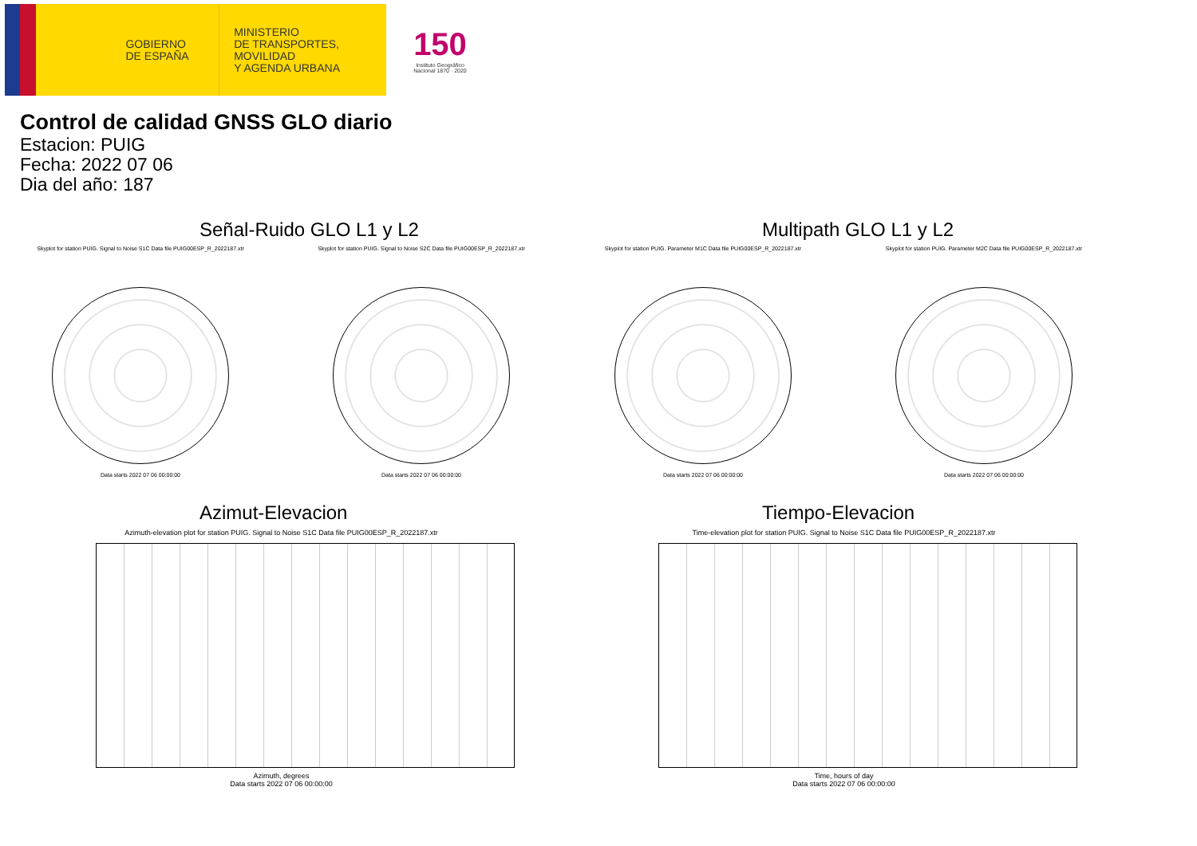GOBIERNO
DE ESPAÑA
MINISTERIO
DE TRANSPORTES, MOVILIDAD
Y AGENDA URBANA
150
Instituto Geográfico
Nacional 1870 · 2020
Control de calidad GNSS GLO diario
Estacion: PUIG
Fecha: 2022 07 06
Dia del año: 187
Señal-Ruido GLO L1 y L2
Skyplot for station PUIG. Signal to Noise S1C Data file PUIG00ESP_R_2022187.xtr
Data starts 2022 07 06 00:00:00
Skyplot for station PUIG. Signal to Noise S2C Data file PUIG00ESP_R_2022187.xtr
Data starts 2022 07 06 00:00:00
Multipath GLO L1 y L2
Skyplot for station PUIG. Parameter M1C Data file PUIG00ESP_R_2022187.xtr
Data starts 2022 07 06 00:00:00
Skyplot for station PUIG. Parameter M2C Data file PUIG00ESP_R_2022187.xtr
Data starts 2022 07 06 00:00:00
Azimut-Elevacion
Azimuth-elevation plot for station PUIG. Signal to Noise S1C Data file PUIG00ESP_R_2022187.xtr
Azimuth, degrees
Data starts 2022 07 06 00:00:00
Tiempo-Elevacion
Time-elevation plot for station PUIG. Signal to Noise S1C Data file PUIG00ESP_R_2022187.xtr
Time, hours of day
Data starts 2022 07 06 00:00:00